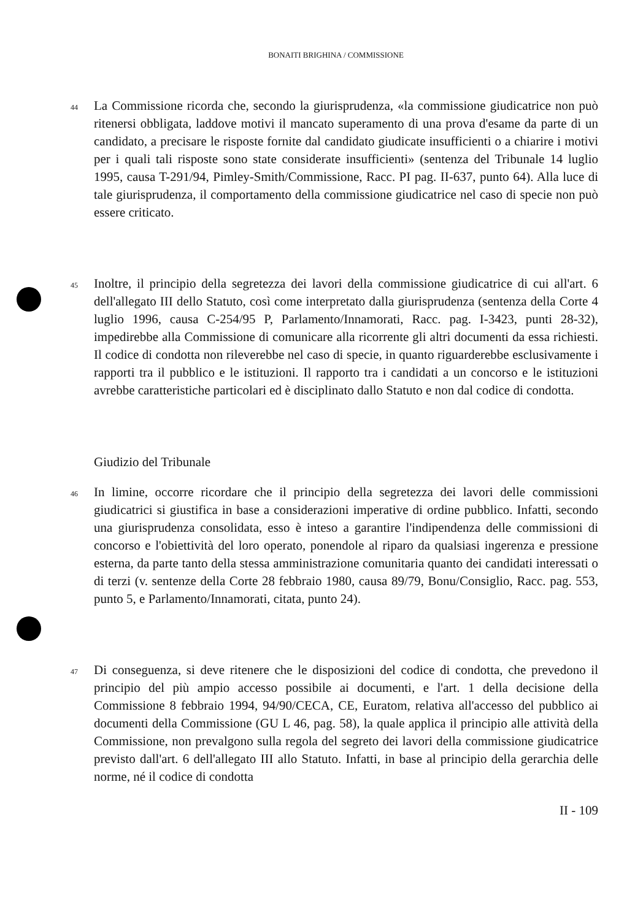BONAITI BRIGHINA / COMMISSIONE
44
La Commissione ricorda che, secondo la giurisprudenza, «la commissione giudicatrice non può ritenersi obbligata, laddove motivi il mancato superamento di una prova d'esame da parte di un candidato, a precisare le risposte fornite dal candidato giudicate insufficienti o a chiarire i motivi per i quali tali risposte sono state considerate insufficienti» (sentenza del Tribunale 14 luglio 1995, causa T-291/94, Pimley-Smith/Commissione, Racc. PI pag. II-637, punto 64). Alla luce di tale giurisprudenza, il comportamento della commissione giudicatrice nel caso di specie non può essere criticato.
45
Inoltre, il principio della segretezza dei lavori della commissione giudicatrice di cui all'art. 6 dell'allegato III dello Statuto, così come interpretato dalla giurisprudenza (sentenza della Corte 4 luglio 1996, causa C-254/95 P, Parlamento/Innamorati, Racc. pag. I-3423, punti 28-32), impedirebbe alla Commissione di comunicare alla ricorrente gli altri documenti da essa richiesti. Il codice di condotta non rileverebbe nel caso di specie, in quanto riguarderebbe esclusivamente i rapporti tra il pubblico e le istituzioni. Il rapporto tra i candidati a un concorso e le istituzioni avrebbe caratteristiche particolari ed è disciplinato dallo Statuto e non dal codice di condotta.
Giudizio del Tribunale
46
In limine, occorre ricordare che il principio della segretezza dei lavori delle commissioni giudicatrici si giustifica in base a considerazioni imperative di ordine pubblico. Infatti, secondo una giurisprudenza consolidata, esso è inteso a garantire l'indipendenza delle commissioni di concorso e l'obiettività del loro operato, ponendole al riparo da qualsiasi ingerenza e pressione esterna, da parte tanto della stessa amministrazione comunitaria quanto dei candidati interessati o di terzi (v. sentenze della Corte 28 febbraio 1980, causa 89/79, Bonu/Consiglio, Racc. pag. 553, punto 5, e Parlamento/Innamorati, citata, punto 24).
47
Di conseguenza, si deve ritenere che le disposizioni del codice di condotta, che prevedono il principio del più ampio accesso possibile ai documenti, e l'art. 1 della decisione della Commissione 8 febbraio 1994, 94/90/CECA, CE, Euratom, relativa all'accesso del pubblico ai documenti della Commissione (GU L 46, pag. 58), la quale applica il principio alle attività della Commissione, non prevalgono sulla regola del segreto dei lavori della commissione giudicatrice previsto dall'art. 6 dell'allegato III allo Statuto. Infatti, in base al principio della gerarchia delle norme, né il codice di condotta
II - 109